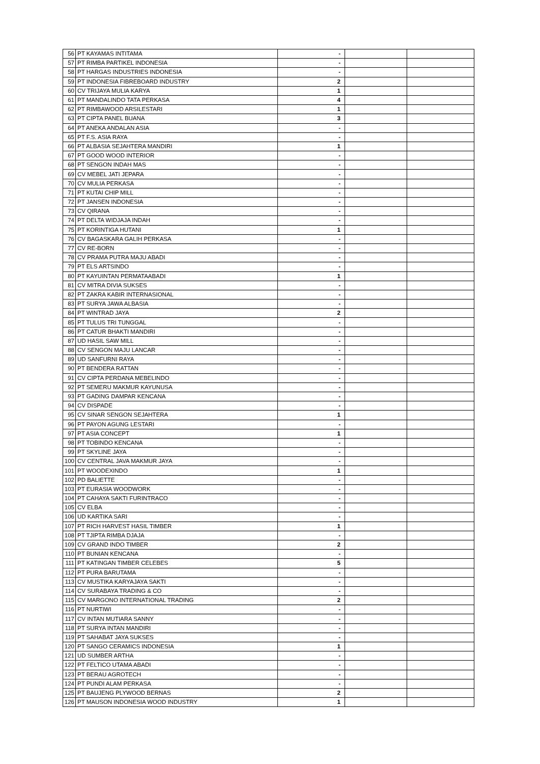| 56 | PT KAYAMAS INTITAMA | - | | |
| 57 | PT RIMBA PARTIKEL INDONESIA | - | | |
| 58 | PT HARGAS INDUSTRIES INDONESIA | - | | |
| 59 | PT INDONESIA FIBREBOARD INDUSTRY | 2 | | |
| 60 | CV TRIJAYA MULIA KARYA | 1 | | |
| 61 | PT MANDALINDO TATA PERKASA | 4 | | |
| 62 | PT RIMBAWOOD ARSILESTARI | 1 | | |
| 63 | PT CIPTA PANEL BUANA | 3 | | |
| 64 | PT ANEKA ANDALAN ASIA | - | | |
| 65 | PT F.S. ASIA RAYA | - | | |
| 66 | PT ALBASIA SEJAHTERA MANDIRI | 1 | | |
| 67 | PT GOOD WOOD INTERIOR | - | | |
| 68 | PT SENGON INDAH MAS | - | | |
| 69 | CV MEBEL JATI JEPARA | - | | |
| 70 | CV MULIA PERKASA | - | | |
| 71 | PT KUTAI CHIP MILL | - | | |
| 72 | PT JANSEN INDONESIA | - | | |
| 73 | CV QIRANA | - | | |
| 74 | PT DELTA WIDJAJA INDAH | - | | |
| 75 | PT KORINTIGA HUTANI | 1 | | |
| 76 | CV BAGASKARA GALIH PERKASA | - | | |
| 77 | CV RE-BORN | - | | |
| 78 | CV PRAMA PUTRA MAJU ABADI | - | | |
| 79 | PT ELS ARTSINDO | - | | |
| 80 | PT KAYUINTAN PERMATAABADI | 1 | | |
| 81 | CV MITRA DIVIA SUKSES | - | | |
| 82 | PT ZAKRA KABIR INTERNASIONAL | - | | |
| 83 | PT SURYA JAWA ALBASIA | - | | |
| 84 | PT WINTRAD JAYA | 2 | | |
| 85 | PT TULUS TRI TUNGGAL | - | | |
| 86 | PT CATUR BHAKTI MANDIRI | - | | |
| 87 | UD HASIL SAW MILL | - | | |
| 88 | CV SENGON MAJU LANCAR | - | | |
| 89 | UD SANFURNI RAYA | - | | |
| 90 | PT BENDERA RATTAN | - | | |
| 91 | CV CIPTA PERDANA MEBELINDO | - | | |
| 92 | PT SEMERU MAKMUR KAYUNUSA | - | | |
| 93 | PT GADING DAMPAR KENCANA | - | | |
| 94 | CV DISPADE | - | | |
| 95 | CV SINAR SENGON SEJAHTERA | 1 | | |
| 96 | PT PAYON AGUNG LESTARI | - | | |
| 97 | PT ASIA CONCEPT | 1 | | |
| 98 | PT TOBINDO KENCANA | - | | |
| 99 | PT SKYLINE JAYA | - | | |
| 100 | CV CENTRAL JAVA MAKMUR JAYA | - | | |
| 101 | PT WOODEXINDO | 1 | | |
| 102 | PD BALIETTE | - | | |
| 103 | PT EURASIA WOODWORK | - | | |
| 104 | PT CAHAYA SAKTI FURINTRACO | - | | |
| 105 | CV ELBA | - | | |
| 106 | UD KARTIKA SARI | - | | |
| 107 | PT RICH HARVEST HASIL TIMBER | 1 | | |
| 108 | PT TJIPTA RIMBA DJAJA | - | | |
| 109 | CV GRAND INDO TIMBER | 2 | | |
| 110 | PT BUNIAN KENCANA | - | | |
| 111 | PT KATINGAN TIMBER CELEBES | 5 | | |
| 112 | PT PURA BARUTAMA | - | | |
| 113 | CV MUSTIKA KARYAJAYA SAKTI | - | | |
| 114 | CV SURABAYA TRADING & CO | - | | |
| 115 | CV MARGONO INTERNATIONAL TRADING | 2 | | |
| 116 | PT NURTIWI | - | | |
| 117 | CV INTAN MUTIARA SANNY | - | | |
| 118 | PT SURYA INTAN MANDIRI | - | | |
| 119 | PT SAHABAT JAYA SUKSES | - | | |
| 120 | PT SANGO CERAMICS INDONESIA | 1 | | |
| 121 | UD SUMBER ARTHA | - | | |
| 122 | PT FELTICO UTAMA ABADI | - | | |
| 123 | PT BERAU AGROTECH | - | | |
| 124 | PT PUNDI ALAM PERKASA | - | | |
| 125 | PT BAUJENG PLYWOOD BERNAS | 2 | | |
| 126 | PT MAUSON INDONESIA WOOD INDUSTRY | 1 | | |